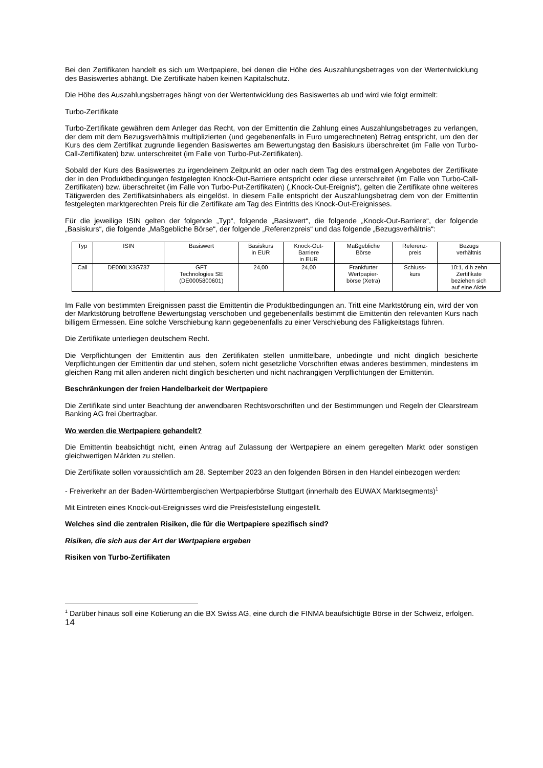Bei den Zertifikaten handelt es sich um Wertpapiere, bei denen die Höhe des Auszahlungsbetrages von der Wertentwicklung des Basiswertes abhängt. Die Zertifikate haben keinen Kapitalschutz.
Die Höhe des Auszahlungsbetrages hängt von der Wertentwicklung des Basiswertes ab und wird wie folgt ermittelt:
Turbo-Zertifikate
Turbo-Zertifikate gewähren dem Anleger das Recht, von der Emittentin die Zahlung eines Auszahlungsbetrages zu verlangen, der dem mit dem Bezugsverhältnis multiplizierten (und gegebenenfalls in Euro umgerechneten) Betrag entspricht, um den der Kurs des dem Zertifikat zugrunde liegenden Basiswertes am Bewertungstag den Basiskurs überschreitet (im Falle von Turbo-Call-Zertifikaten) bzw. unterschreitet (im Falle von Turbo-Put-Zertifikaten).
Sobald der Kurs des Basiswertes zu irgendeinem Zeitpunkt an oder nach dem Tag des erstmaligen Angebotes der Zertifikate der in den Produktbedingungen festgelegten Knock-Out-Barriere entspricht oder diese unterschreitet (im Falle von Turbo-Call-Zertifikaten) bzw. überschreitet (im Falle von Turbo-Put-Zertifikaten) („Knock-Out-Ereignis“), gelten die Zertifikate ohne weiteres Tätigwerden des Zertifikatsinhabers als eingelöst. In diesem Falle entspricht der Auszahlungsbetrag dem von der Emittentin festgelegten marktgerechten Preis für die Zertifikate am Tag des Eintritts des Knock-Out-Ereignisses.
Für die jeweilige ISIN gelten der folgende „Typ“, folgende „Basiswert“, die folgende „Knock-Out-Barriere“, der folgende „Basiskurs“, die folgende „Maßgebliche Börse“, der folgende „Referenzpreis“ und das folgende „Bezugsverhältnis“:
| Typ | ISIN | Basiswert | Basiskurs in EUR | Knock-Out- Barriere in EUR | Maßgebliche Börse | Referenz- preis | Bezugs verhältnis |
| --- | --- | --- | --- | --- | --- | --- | --- |
| Call | DE000LX3G737 | GFT Technologies SE (DE0005800601) | 24,00 | 24,00 | Frankfurter Wertpapier- börse (Xetra) | Schluss- kurs | 10:1, d.h zehn Zertifikate beziehen sich auf eine Aktie |
Im Falle von bestimmten Ereignissen passt die Emittentin die Produktbedingungen an. Tritt eine Marktstörung ein, wird der von der Marktstörung betroffene Bewertungstag verschoben und gegebenenfalls bestimmt die Emittentin den relevanten Kurs nach billigem Ermessen. Eine solche Verschiebung kann gegebenenfalls zu einer Verschiebung des Fälligkeitstags führen.
Die Zertifikate unterliegen deutschem Recht.
Die Verpflichtungen der Emittentin aus den Zertifikaten stellen unmittelbare, unbedingte und nicht dinglich besicherte Verpflichtungen der Emittentin dar und stehen, sofern nicht gesetzliche Vorschriften etwas anderes bestimmen, mindestens im gleichen Rang mit allen anderen nicht dinglich besicherten und nicht nachrangigen Verpflichtungen der Emittentin.
Beschränkungen der freien Handelbarkeit der Wertpapiere
Die Zertifikate sind unter Beachtung der anwendbaren Rechtsvorschriften und der Bestimmungen und Regeln der Clearstream Banking AG frei übertragbar.
Wo werden die Wertpapiere gehandelt?
Die Emittentin beabsichtigt nicht, einen Antrag auf Zulassung der Wertpapiere an einem geregelten Markt oder sonstigen gleichwertigen Märkten zu stellen.
Die Zertifikate sollen voraussichtlich am 28. September 2023 an den folgenden Börsen in den Handel einbezogen werden:
- Freiverkehr an der Baden-Württembergischen Wertpapierbörse Stuttgart (innerhalb des EUWAX Marktsegments)<sup>1</sup>
Mit Eintreten eines Knock-out-Ereignisses wird die Preisfeststellung eingestellt.
Welches sind die zentralen Risiken, die für die Wertpapiere spezifisch sind?
Risiken, die sich aus der Art der Wertpapiere ergeben
Risiken von Turbo-Zertifikaten
<sup>1</sup> Darüber hinaus soll eine Kotierung an die BX Swiss AG, eine durch die FINMA beaufsichtigte Börse in der Schweiz, erfolgen.
14